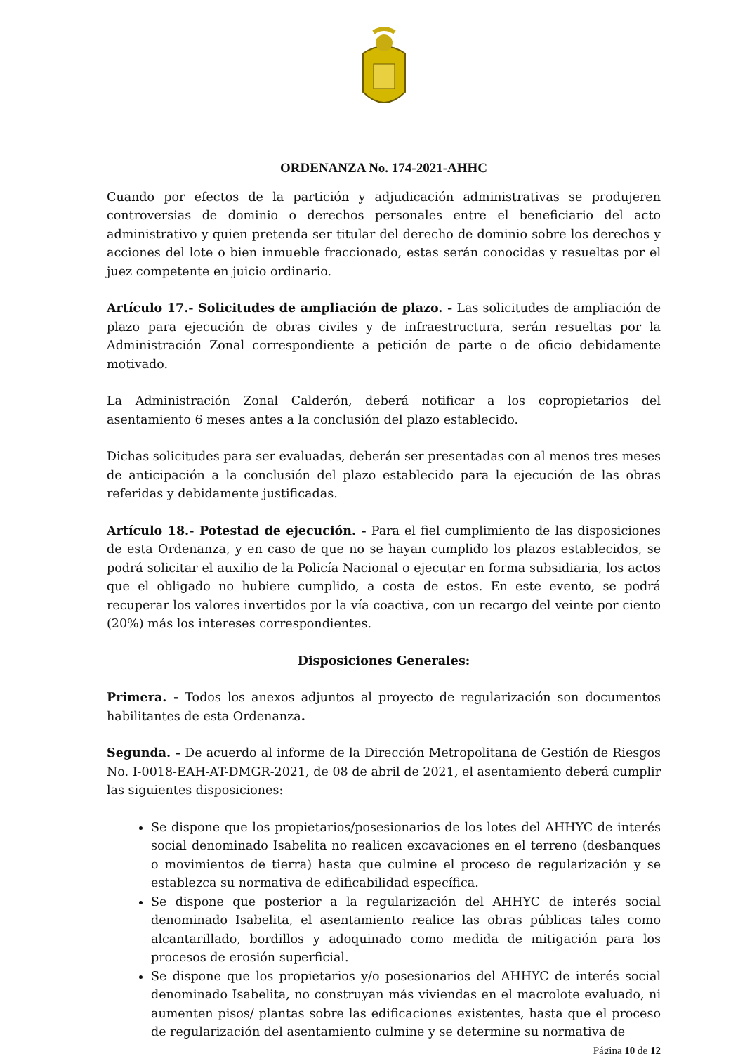ORDENANZA No. 174-2021-AHHC
Cuando por efectos de la partición y adjudicación administrativas se produjeren controversias de dominio o derechos personales entre el beneficiario del acto administrativo y quien pretenda ser titular del derecho de dominio sobre los derechos y acciones del lote o bien inmueble fraccionado, estas serán conocidas y resueltas por el juez competente en juicio ordinario.
Artículo 17.- Solicitudes de ampliación de plazo. - Las solicitudes de ampliación de plazo para ejecución de obras civiles y de infraestructura, serán resueltas por la Administración Zonal correspondiente a petición de parte o de oficio debidamente motivado.
La Administración Zonal Calderón, deberá notificar a los copropietarios del asentamiento 6 meses antes a la conclusión del plazo establecido.
Dichas solicitudes para ser evaluadas, deberán ser presentadas con al menos tres meses de anticipación a la conclusión del plazo establecido para la ejecución de las obras referidas y debidamente justificadas.
Artículo 18.- Potestad de ejecución. - Para el fiel cumplimiento de las disposiciones de esta Ordenanza, y en caso de que no se hayan cumplido los plazos establecidos, se podrá solicitar el auxilio de la Policía Nacional o ejecutar en forma subsidiaria, los actos que el obligado no hubiere cumplido, a costa de estos. En este evento, se podrá recuperar los valores invertidos por la vía coactiva, con un recargo del veinte por ciento (20%) más los intereses correspondientes.
Disposiciones Generales:
Primera. - Todos los anexos adjuntos al proyecto de regularización son documentos habilitantes de esta Ordenanza.
Segunda. - De acuerdo al informe de la Dirección Metropolitana de Gestión de Riesgos No. I-0018-EAH-AT-DMGR-2021, de 08 de abril de 2021, el asentamiento deberá cumplir las siguientes disposiciones:
Se dispone que los propietarios/posesionarios de los lotes del AHHYC de interés social denominado Isabelita no realicen excavaciones en el terreno (desbanques o movimientos de tierra) hasta que culmine el proceso de regularización y se establezca su normativa de edificabilidad específica.
Se dispone que posterior a la regularización del AHHYC de interés social denominado Isabelita, el asentamiento realice las obras públicas tales como alcantarillado, bordillos y adoquinado como medida de mitigación para los procesos de erosión superficial.
Se dispone que los propietarios y/o posesionarios del AHHYC de interés social denominado Isabelita, no construyan más viviendas en el macrolote evaluado, ni aumenten pisos/ plantas sobre las edificaciones existentes, hasta que el proceso de regularización del asentamiento culmine y se determine su normativa de
Página 10 de 12